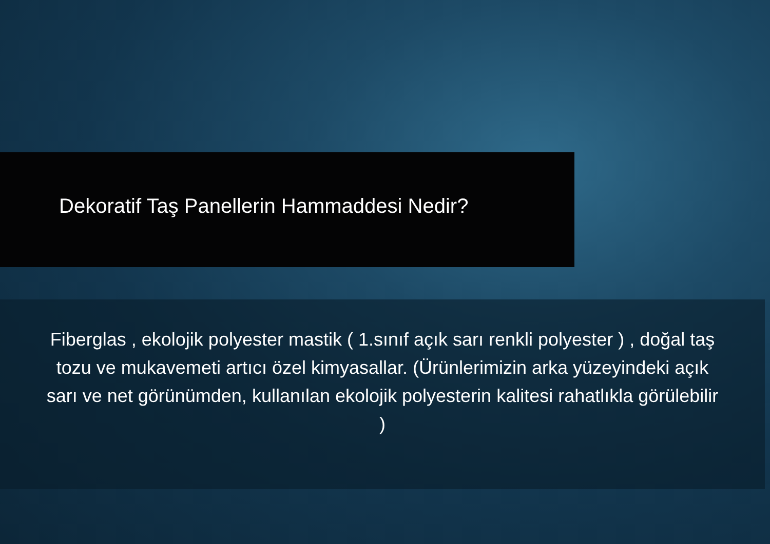Dekoratif Taş Panellerin Hammaddesi Nedir?
Fiberglas , ekolojik polyester mastik ( 1.sınıf açık sarı renkli polyester ) , doğal taş tozu ve mukavemeti artıcı özel kimyasallar. (Ürünlerimizin arka yüzeyindeki açık sarı ve net görünümden, kullanılan ekolojik polyesterin kalitesi rahatlıkla görülebilir )